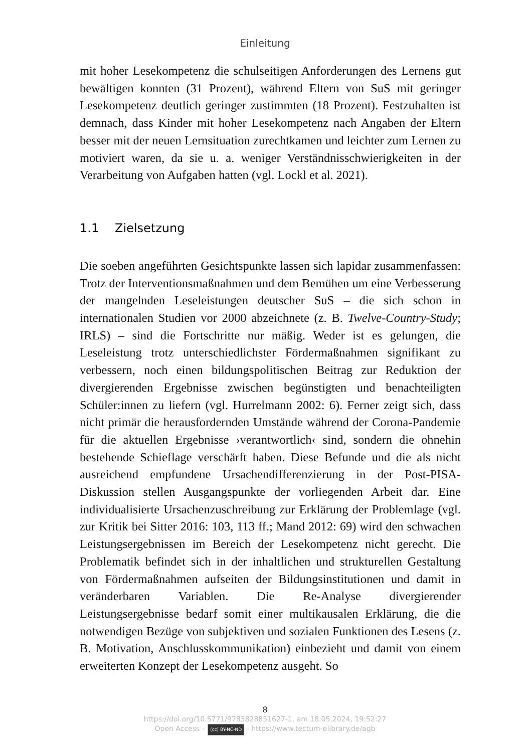Einleitung
mit hoher Lesekompetenz die schulseitigen Anforderungen des Lernens gut bewältigen konnten (31 Prozent), während Eltern von SuS mit geringer Lesekompetenz deutlich geringer zustimmten (18 Prozent). Festzuhalten ist demnach, dass Kinder mit hoher Lesekompetenz nach Angaben der Eltern besser mit der neuen Lernsituation zurechtkamen und leichter zum Lernen zu motiviert waren, da sie u. a. weniger Verständnisschwierigkeiten in der Verarbeitung von Aufgaben hatten (vgl. Lockl et al. 2021).
1.1 Zielsetzung
Die soeben angeführten Gesichtspunkte lassen sich lapidar zusammenfassen: Trotz der Interventionsmaßnahmen und dem Bemühen um eine Verbesserung der mangelnden Leseleistungen deutscher SuS – die sich schon in internationalen Studien vor 2000 abzeichnete (z. B. Twelve-Country-Study; IRLS) – sind die Fortschritte nur mäßig. Weder ist es gelungen, die Leseleistung trotz unterschiedlichster Fördermaßnahmen signifikant zu verbessern, noch einen bildungspolitischen Beitrag zur Reduktion der divergierenden Ergebnisse zwischen begünstigten und benachteiligten Schüler:innen zu liefern (vgl. Hurrelmann 2002: 6). Ferner zeigt sich, dass nicht primär die herausfordernden Umstände während der Corona-Pandemie für die aktuellen Ergebnisse ›verantwortlich‹ sind, sondern die ohnehin bestehende Schieflage verschärft haben. Diese Befunde und die als nicht ausreichend empfundene Ursachendifferenzierung in der Post-PISA-Diskussion stellen Ausgangspunkte der vorliegenden Arbeit dar. Eine individualisierte Ursachenzuschreibung zur Erklärung der Problemlage (vgl. zur Kritik bei Sitter 2016: 103, 113 ff.; Mand 2012: 69) wird den schwachen Leistungsergebnissen im Bereich der Lesekompetenz nicht gerecht. Die Problematik befindet sich in der inhaltlichen und strukturellen Gestaltung von Fördermaßnahmen aufseiten der Bildungsinstitutionen und damit in veränderbaren Variablen. Die Re-Analyse divergierender Leistungsergebnisse bedarf somit einer multikausalen Erklärung, die die notwendigen Bezüge von subjektiven und sozialen Funktionen des Lesens (z. B. Motivation, Anschlusskommunikation) einbezieht und damit von einem erweiterten Konzept der Lesekompetenz ausgeht. So
8
https://doi.org/10.5771/9783828851627-1, am 18.05.2024, 19:52:27
Open Access – (cc) BY-NC-ND - https://www.tectum-elibrary.de/agb